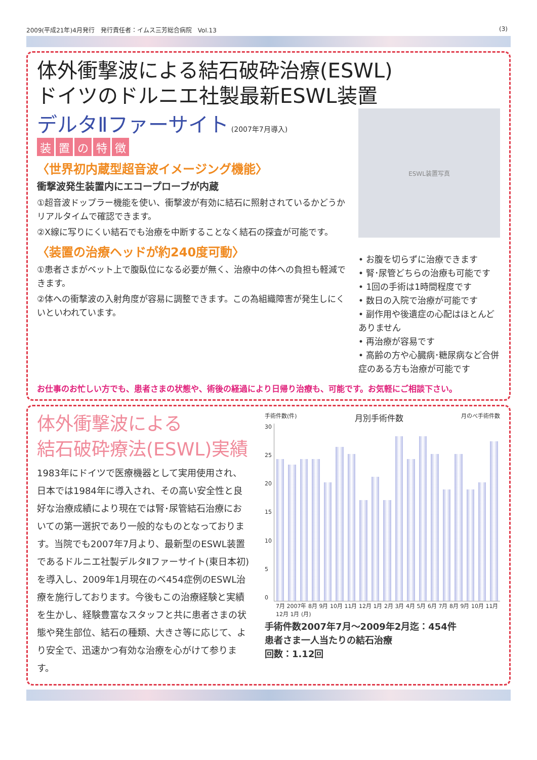2009(平成21年)4月発行　発行責任者：イムス三芳総合病院　Vol.13 (3)
体外衝撃波による結石破砕治療(ESWL)
ドイツのドルニエ社製最新ESWL装置
デルタⅡファーサイト (2007年7月導入)
装置の特徴
〈世界初内蔵型超音波イメージング機能〉
衝撃波発生装置内にエコープローブが内蔵
①超音波ドップラー機能を使い、衝撃波が有効に結石に照射されているかどうかリアルタイムで確認できます。
②X線に写りにくい結石でも治療を中断することなく結石の探査が可能です。
〈装置の治療ヘッドが約240度可動〉
①患者さまがベット上で腹臥位になる必要が無く、治療中の体への負担も軽減できます。
②体への衝撃波の入射角度が容易に調整できます。この為組織障害が発生しにくいといわれています。
ESWL装置写真
• お腹を切らずに治療できます
• 腎･尿管どちらの治療も可能です
• 1回の手術は1時間程度です
• 数日の入院で治療が可能です
• 副作用や後遺症の心配はほとんどありません
• 再治療が容易です
• 高齢の方や心臓病･糖尿病など合併症のある方も治療が可能です
お仕事のお忙しい方でも、患者さまの状態や、術後の経過により日帰り治療も、可能です。お気軽にご相談下さい。
体外衝撃波による
結石破砕療法(ESWL)実績
1983年にドイツで医療機器として実用使用され、日本では1984年に導入され、その高い安全性と良好な治療成績により現在では腎･尿管結石治療においての第一選択であり一般的なものとなっております。当院でも2007年7月より、最新型のESWL装置であるドルニエ社製デルタⅡファーサイト(東日本初)を導入し、2009年1月現在のべ454症例のESWL治療を施行しております。今後もこの治療経験と実績を生かし、経験豊富なスタッフと共に患者さまの状態や発生部位、結石の種類、大きさ等に応じて、より安全で、迅速かつ有効な治療を心がけて参ります。
手術件数(件) 月別手術件数 月のべ手術件数
30
25
20
15
10
5
0
7月 2007年 8月 9月 10月 11月 12月 1月 2月 3月 4月 5月 6月 7月 8月 9月 10月 11月 12月 1月 (月)
手術件数2007年7月～2009年2月迄：454件
患者さま一人当たりの結石治療
回数：1.12回